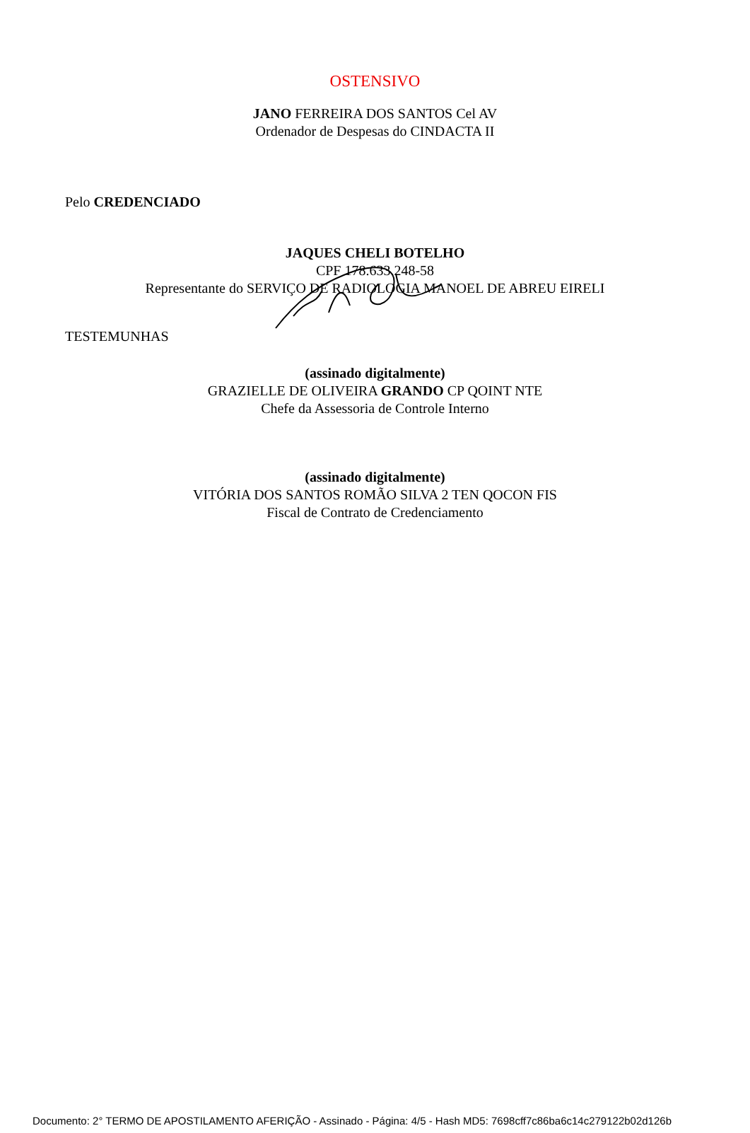OSTENSIVO
JANO FERREIRA DOS SANTOS Cel AV
Ordenador de Despesas do CINDACTA II
Pelo CREDENCIADO
JAQUES CHELI BOTELHO
CPF 178.633.248-58
Representante do SERVIÇO DE RADIOLOGIA MANOEL DE ABREU EIRELI
TESTEMUNHAS
(assinado digitalmente)
GRAZIELLE DE OLIVEIRA GRANDO CP QOINT NTE
Chefe da Assessoria de Controle Interno
(assinado digitalmente)
VITÓRIA DOS SANTOS ROMÃO SILVA 2 TEN QOCON FIS
Fiscal de Contrato de Credenciamento
Documento: 2° TERMO DE APOSTILAMENTO AFERIÇÃO - Assinado - Página: 4/5 - Hash MD5: 7698cff7c86ba6c14c279122b02d126b